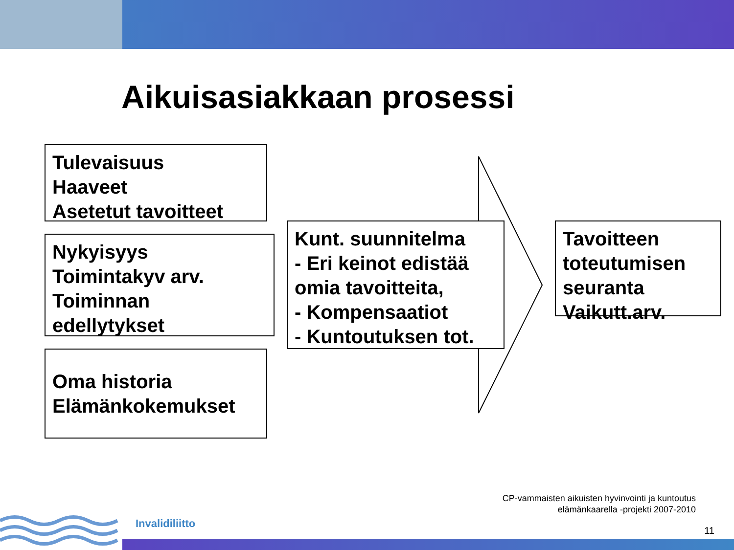Aikuisasiakkaan prosessi
Tulevaisuus
Haaveet
Asetetut tavoitteet
Nykyisyys
Toimintakyv arv.
Toiminnan
edellytykset
Oma historia
Elämänkokemukset
Kunt. suunnitelma
- Eri keinot edistää omia tavoitteita,
- Kompensaatiot
- Kuntoutuksen tot.
Tavoitteen toteutumisen seuranta
Vaikutt.arv.
CP-vammaisten aikuisten hyvinvointi ja kuntoutus
elämänkaarella -projekti 2007-2010
Invalidiliitto
11